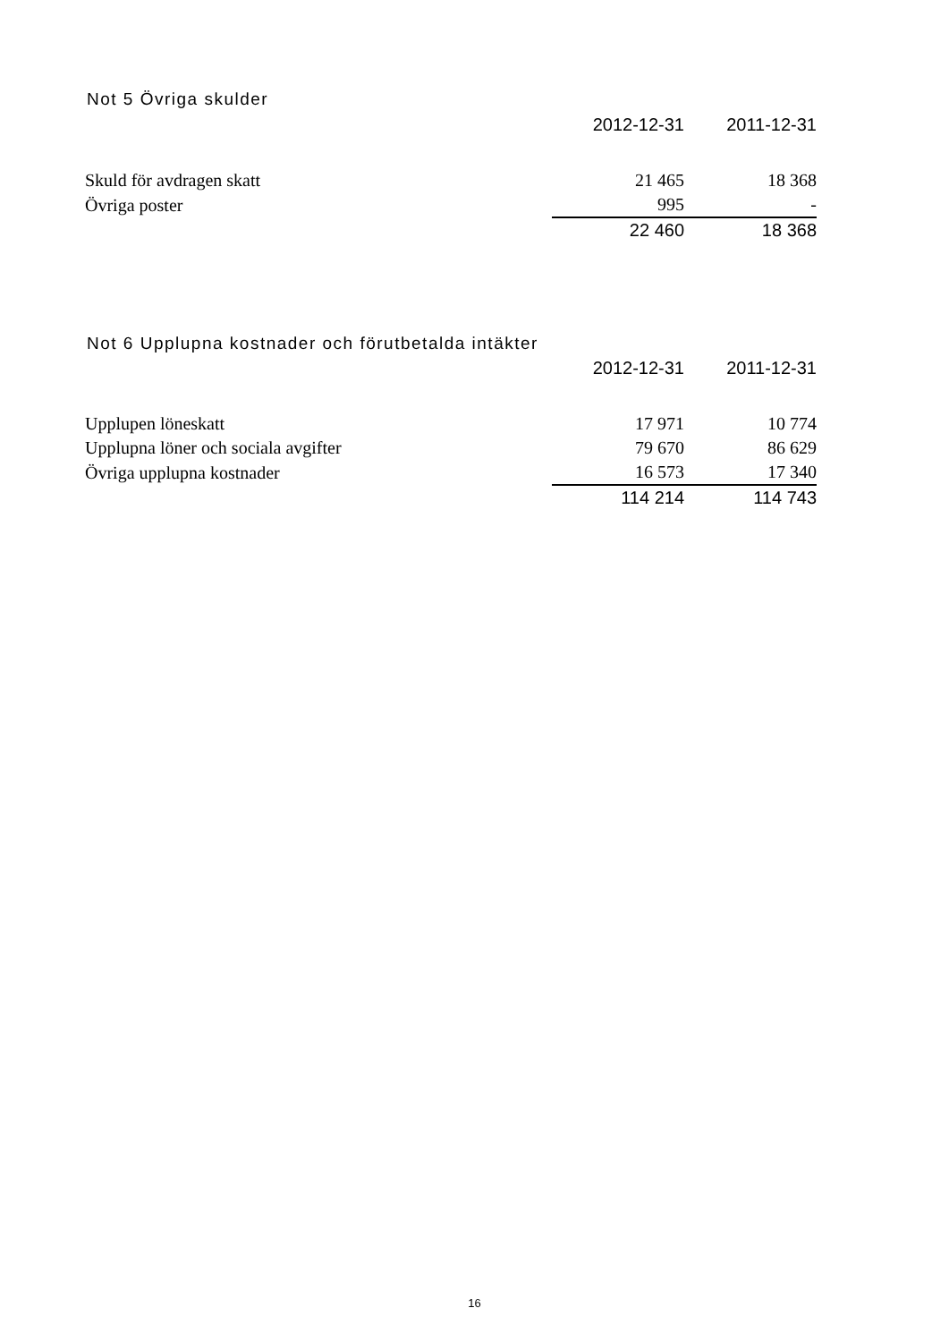Not 5 Övriga skulder
| | 2012-12-31 | 2011-12-31 |
| --- | --- | --- |
| Skuld för avdragen skatt | 21 465 | 18 368 |
| Övriga poster | 995 | - |
| | 22 460 | 18 368 |
Not 6 Upplupna kostnader och förutbetalda intäkter
| | 2012-12-31 | 2011-12-31 |
| --- | --- | --- |
| Upplupen löneskatt | 17 971 | 10 774 |
| Upplupna löner och sociala avgifter | 79 670 | 86 629 |
| Övriga upplupna kostnader | 16 573 | 17 340 |
| | 114 214 | 114 743 |
16